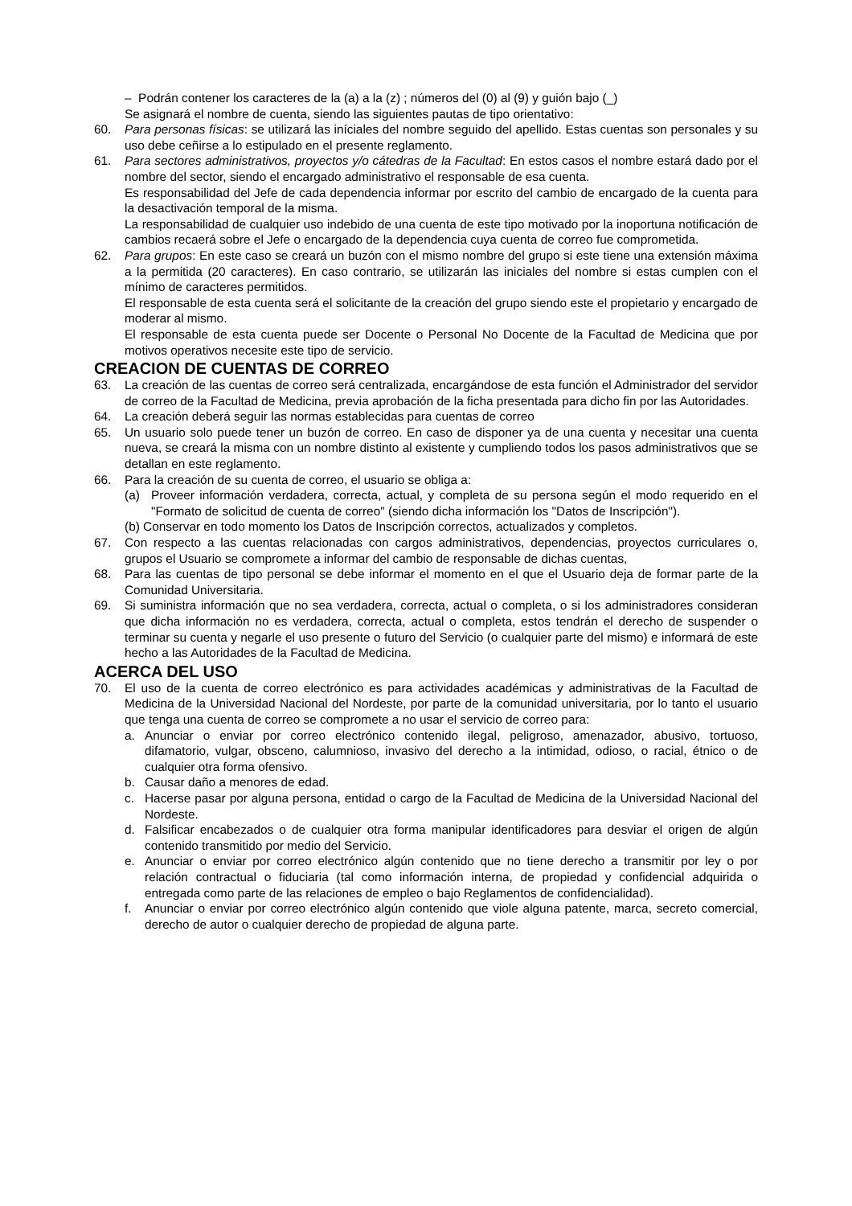– Podrán contener los caracteres de la (a) a la (z) ; números del (0) al (9) y guión bajo (_)
Se asignará el nombre de cuenta, siendo las siguientes pautas de tipo orientativo:
60. Para personas físicas: se utilizará las iníciales del nombre seguido del apellido. Estas cuentas son personales y su uso debe ceñirse a lo estipulado en el presente reglamento.
61. Para sectores administrativos, proyectos y/o cátedras de la Facultad: En estos casos el nombre estará dado por el nombre del sector, siendo el encargado administrativo el responsable de esa cuenta.
Es responsabilidad del Jefe de cada dependencia informar por escrito del cambio de encargado de la cuenta para la desactivación temporal de la misma.
La responsabilidad de cualquier uso indebido de una cuenta de este tipo motivado por la inoportuna notificación de cambios recaerá sobre el Jefe o encargado de la dependencia cuya cuenta de correo fue comprometida.
62. Para grupos: En este caso se creará un buzón con el mismo nombre del grupo si este tiene una extensión máxima a la permitida (20 caracteres). En caso contrario, se utilizarán las iniciales del nombre si estas cumplen con el mínimo de caracteres permitidos.
El responsable de esta cuenta será el solicitante de la creación del grupo siendo este el propietario y encargado de moderar al mismo.
El responsable de esta cuenta puede ser Docente o Personal No Docente de la Facultad de Medicina que por motivos operativos necesite este tipo de servicio.
CREACION DE CUENTAS DE CORREO
63. La creación de las cuentas de correo será centralizada, encargándose de esta función el Administrador del servidor de correo de la Facultad de Medicina, previa aprobación de la ficha presentada para dicho fin por las Autoridades.
64. La creación deberá seguir las normas establecidas para cuentas de correo
65. Un usuario solo puede tener un buzón de correo. En caso de disponer ya de una cuenta y necesitar una cuenta nueva, se creará la misma con un nombre distinto al existente y cumpliendo todos los pasos administrativos que se detallan en este reglamento.
66. Para la creación de su cuenta de correo, el usuario se obliga a:
(a) Proveer información verdadera, correcta, actual, y completa de su persona según el modo requerido en el "Formato de solicitud de cuenta de correo" (siendo dicha información los "Datos de Inscripción").
(b) Conservar en todo momento los Datos de Inscripción correctos, actualizados y completos.
67. Con respecto a las cuentas relacionadas con cargos administrativos, dependencias, proyectos curriculares o, grupos el Usuario se compromete a informar del cambio de responsable de dichas cuentas,
68. Para las cuentas de tipo personal se debe informar el momento en el que el Usuario deja de formar parte de la Comunidad Universitaria.
69. Si suministra información que no sea verdadera, correcta, actual o completa, o si los administradores consideran que dicha información no es verdadera, correcta, actual o completa, estos tendrán el derecho de suspender o terminar su cuenta y negarle el uso presente o futuro del Servicio (o cualquier parte del mismo) e informará de este hecho a las Autoridades de la Facultad de Medicina.
ACERCA DEL USO
70. El uso de la cuenta de correo electrónico es para actividades académicas y administrativas de la Facultad de Medicina de la Universidad Nacional del Nordeste, por parte de la comunidad universitaria, por lo tanto el usuario que tenga una cuenta de correo se compromete a no usar el servicio de correo para:
a. Anunciar o enviar por correo electrónico contenido ilegal, peligroso, amenazador, abusivo, tortuoso, difamatorio, vulgar, obsceno, calumnioso, invasivo del derecho a la intimidad, odioso, o racial, étnico o de cualquier otra forma ofensivo.
b. Causar daño a menores de edad.
c. Hacerse pasar por alguna persona, entidad o cargo de la Facultad de Medicina de la Universidad Nacional del Nordeste.
d. Falsificar encabezados o de cualquier otra forma manipular identificadores para desviar el origen de algún contenido transmitido por medio del Servicio.
e. Anunciar o enviar por correo electrónico algún contenido que no tiene derecho a transmitir por ley o por relación contractual o fiduciaria (tal como información interna, de propiedad y confidencial adquirida o entregada como parte de las relaciones de empleo o bajo Reglamentos de confidencialidad).
f. Anunciar o enviar por correo electrónico algún contenido que viole alguna patente, marca, secreto comercial, derecho de autor o cualquier derecho de propiedad de alguna parte.